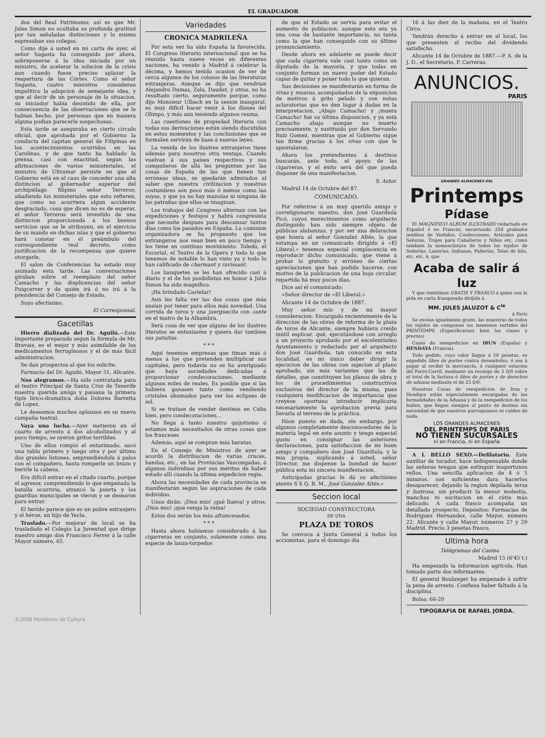EL GRADUADOR
dos del Real Patrimonio; así es que Mr. Jules Simon no ocultaba su profunda gratitud por tan señaladas distinciones y lo mismo espresaban sus colegas.
Como dije á usted en mi carta de ayer, el señor Sagasta ha conseguido por ahora, sobreponerse á la idea iniciada por un ministro, de acelerar la solucion de la crisis aun cuando fuese preciso aplazar la reapertura de las Córtes. Como el señor Sagasta, cuatro ministros consideran impolítico la adopcion de semejante idea, y que al decir de un personaje de la situacion, su iniciador habia desistido de ella, por consecuencia de las observaciones que se le habian hecho, por personas que en manera alguna podian parecerle sospechosas.
Esta tarde se aseguraba en cierto círculo oficial, que aprobada por el Gobierno la conducta del capitan general de Filipinas en los acontecimientos ocurridos en las Carolinas, y de que tanto ha hablado la prensa, casi con exactitud, segun las afirmaciones de varios ministeriales, el ministro de Ultramar persiste en que el Gobierno está en el caso de conceder una alta distincion al gobernador superior del archipiélago filipino señor Terreros; añadiendo los ministeriales que esto refieren, que como no acurriera algun accidente desgraciado, cosa que dicen no es de esperar, el señor Terreros será investido de una distincion proporcionada á los buenos servicios que se le atribuyen, en el ejercicio de su mando en dichas islas y que el gobierno hará constar en el preámbulo del correspondiente real decreto, como justificacion de la recompensa que quiere otorgarle.
El salon de Conferencias ha estado muy animado esta tarde. Las conversaciones giraban sobre el reemplazo del señor Camacho y las displicencias del señor Puigcerver y de quién irá ó no irá á la presidencia del Consejo de Estado.
Suyo afectísimo,
El Corresponsal.
Gacetillas
Hierro dializado del Dr. Aguiló.—Este importante preparado segun la fórmula de Mr. Bravais, es el mejor y más asimilable de los medicamentos ferruginosos y el de más fácil administracion.
Se dan prospectos al que los solicite.
Farmacia del Dr. Aguiló, Mayor 51, Alicante.
Nos alegramos.—Ha sido contratada para el teatro Principal de Santa Cruz de Tenerife nuestra querida amiga y paisana la primera tiple lírico-dramática doña Dolores Barretta de Lopez.
Le deseamos muchos aplausos en su nueva campaña teatral.
Vaya una lucha.—Ayer metieron en el cuarto de arresto á dos alcoholizados y al poco tiempo, se oyeron gritos terribles.
Uno de ellos rompió el entarimado, sacó una tabla primero y luego otra y por último dos grandes listones, emprendiéndola á palos con el compañero, hasta romperle un brazo y herirle la cabeza.
Era difícil entrar en el citado cuarto, porque el agresor, comprendiendo lo que empezada la batalla ocurriria, atrancó la puerta y los guardias municipales se vieron y se desearon para entrar.
El herido parece que es un pobre estranjero y el héroe, un hijo de Yecla.
Traslado.—Por mejorar de local se ha trasladado el Colegio La Juventud que dirige nuestro amigo don Francisco Ferrer á la calle Mayor número, 65.
Variedades
CRONICA MADRILEÑA
Por esta vez ha sido España la favorecida. El Congreso literario internacional que se ha reunido hasta nueve veces en diferentes naciones, ha venido á Madrid á celebrar la décima, y hemos tenido ocasion de ver de cerca algunos de los colosos de las literaturas extranjeras. Aunque se dijo que vendrian Alejandro Dumas, Zola, Daudet, y otros, no ha resultado cierto, seguramente porque, como dijo Monsieur Ulbach en la sesion inaugural, es muy difícil hacer venir á los dioses del Olimpo, y más aún teniendo algunos reuma.
Las cuestiones de propiedad literaria con todas sus derivaciones están siendo discutidas en estos momentos y las conclusiones que se formulen servirán de base á nuevas leyes.
La venida de los ilustres extranjeros tiene además para nosotros otra ventaja. Cuando vuelvan á sus paises respectivos y sus compañeros de allá les pregunten por las cosas de España de las que tienen tan erróneas ideas, se quedarán admirados al saber que nuestra civilizacion y nuestras costumbres son poco más ó ménos como las suyas, y que ya no hay manolas ni ninguna de las patrañas que ellos se imaginan.
Los trabajos del Congreso alternan con las expediciones y festejos y habrá congresista que necesite despues para descansar tantos dias como los pasados en España. La comision organizadora se ha propuesto que los extrangeros nos vean bien en poco tiempo y les tiene en contínuo movimiento. Toledo, el Escorial, el Teatro de la Opera y todo lo que tenemos de notable lo han visto ya y todo lo han calificado de charmant y ravissant.
Los banquetes se les han ofrecido casi á diario y el de los posibilistas en honor á Julio Simon ha sido magnífico.
¡Ha brindado Castelar!
Aun les falta ver las dos cosas que más ansían por tener para ellos más novedad. Una corrida de toros y una juerguecita con cante en el teatro de la Alhambra.
Será cosa de ver que alguno de los ilustres literatos se entusiasme y quiera dar tambien sus pataitas.
* * *
Aquí tenemos empresas que timan más ó menos á los que pretenden multiplicar sus capitales, pero todavía no se ha averiguado que haya sociedades dedicadas á proporcionar condecoraciones, mediante algunos miles de reales. Es posible que si las hubiera ganasen tanto como vendiendo cristales ahumados para ver los eclipses de sol.
Si se tratase de vender destinos en Cuba bien, pero condecoraciones...
No llega á tanto nuestro quijotismo ó estamos más necesitados de otras cosas que los franceses
Además, aquí se compran más baratas.
En el Consejo de Ministros de ayer se acordó la distribucion de varias cruces, bandas, etc., en las Provincias Vascongadas, á algunos individuos por sus méritos de haber estado allí cuando la última expedicion regia.
Ahora las necesidades de cada provincia se manifestarán segun las aspiraciones de cada individuo.
Unos dirán: ¡Dios mio! ¡qué llueva! y otros: ¡Dios mio! ¡que venga la reina!
Estos dos serán los más afrancesados.
* * *
Hasta ahora habiamos considerado á las cigarreras en conjunto, solamente como una especie de lanza-torpedos
de que el Estado se servia para evitar el aumento de poblacion; aunque esto era ya una cosa de bastante importancia, no tanta como la que han conseguido con su último pronunciamiento.
Desde ahora en adelante se puede decir que cada cigarrera vale casi tanto como un diputado de la mayoría, y que todas en conjunto forman un nuevo poder del Estado capaz de quitar y poner todo lo que quieran.
Sus decisiones se manifestarán en forma de vivas y mueras, acompañados de la exposicion de motivos á grito pelado y con notas aclaratorias que no den lugar á dudas en la interpretacion. ¡Abajo Camacho! y ¡muera Camacho! fué su última disposicion, y ya está Camacho abajo aunque no muerto precisamente, y sustituido por don Servando Ruiz Gomez, mientras que el Gobierno sigue tan firme gracias á los vivas con que le apuntalaron.
Ahora los pretendientes á destinos buscarán, ante todo, el apoyo de las cigarreras, y el éxito será del que pueda disponer de una manifestacion.
S. Astor.
Madrid 14 de Octubre del 87.
COMUNICADO.
Por referirse á un muy querido amigo y correligionario nuestro, don José Guardiola Picó, cuyos merecimientos como arquitecto distinguido han sido siempre objeto de públicas alabanzas, y por ser una delaracion que honra al señor Gonzalez Altés, la que estampa en un comunicado dirigido á «El Liberal,» tenemos especial complacencia en reproducir dicho comunicado, que viene á probar lo gratuito y erróneo de ciertas apreciaciones que han podido hacerse, con motivo de la publicacion de una hoja circular, repartida há muy pocos dias.
Dice así el comunicado:
«Señor director de «El Liberal.»
Alicante 14 de Octubre de 1887.
Muy señor mio y de mi mayor consideracion: Encargado recientemente de la direccion de las obras de reforma de la plaza de toros de Alicante, siempre hubiera creido inútil esplicar, qué, ejecutándose con arreglo á un proyecto aprobado por el excelentísimo Ayuntamiento y redactado por el arquitecto don José Guardiola, tan conocido en esta localidad, es mi único deber dirigir la ejecucion de las obras con sujecion al plano aprobado, sin más variantes que las de detalles, que constituyen los planos de obra y los de procedimientos constructivos exclusivos del director de la misma, pues cualquiera modificacion de importancia que creyese oportuno introducir implicaria necesariamente la aprobacion previa para llevarla al terreno de la práctica.
Háse puesto en duda, sin embargo, por algunos completamente desconocedores de la materia legal en este asunto y tengo especial gusto en consignar las anteriores declaraciones, para satisfaccion de mi buen amigo y compañero don José Guardiola, y la mia propia, suplicando á usted, señor Director, me dispense la bondad de hacer pública esta mi sincera manifestacion.
Anticipadas gracias le dá su afectísimo atento S S Q. B. M., José Gonzalez Altés.»
Seccion local
SOCIEDAD CONSTRUCTORA
DE UNA
PLAZA DE TOROS
Se convoca á Junta General á todos los accionistas, para el domingo dia
16 á las diez de la mañana, en el Teatro Circo.
Tendrán derecho á entrar en el local, los que presenten el recibo del dividendo satisfecho.
Alicante 14 de Octubre de 1887.—P. A. de la J. D., el Secretario, P. Carreras.
ANUNCIOS.
PARIS
GRANDES ALMACENES DEL
Printemps
Pídase
El MAGNIFICO ALBUM ILUSTRADO redactado en Español ó en Francés, encerrando 554 grabados inéditos de Vestidos, Confecciones, Artículos para Señoras, Trajes para Caballeros y Niños etc, como tambien la nomenclatura de todos los tejidos de Sederías, Lanerías, Indianas, Pañerías, Telas de hilo, etc, etc, á; que
Acaba de salir á luz
Y que remitimos GRATIS Y FRANCO á quien nos la pida en carta franqueada dirijida á
MM. JULES JALUZOT & C<sup>ie</sup>
á Paris
Se envian igualmente gratis, las muestras de todos los tejidos de componen los inmensos surtidos del PRINTEMPS (Especificarnos bien las clases y precios)
Casas de reexpedicion en IRUN (España) y HENDAYA (Francia).
Todo pedido, cuyo valor llegue á 50 pesetas, es expedido libre de portes contra desembolso, ó sea á pagar al recibir la mercancía, á cualquier estacion del Ferro-Carril, mediante un recargo de 5 0/0 sobre el total de la factura ó libre de portes y de derechos de aduana mediante el de 25 0/0.
Nuestras Casas de reexpedicion de Irun y Hendaya están especialmente encargadas de las formalidades de la Aduana y de la reexpedicion de los bultos, que llegan siempre al punto de destino sin necesidad de que nuestros parroquianos se cuiden de nada.
LOS GRANDES ALMACENES
DEL PRINTEMPS DE PARIS
NO TIENEN SUCURSALES
ni en Francia, ni en España
A L BELLO SEXO.—Defilatorio. Este auxiliar de tocador, hace indispensable donde las señoras tengan que estinguir inoportunos vellos. Una sencilla aplicacion de 4 ó 5 minutos, son suficientes dara hacerlos desaparecer, dejando la region depilada tersa y lustrosa, sin producir la menor molestia, manchas ni escitacion en el cútis más delicado. A cada frasco acompaña un detallado prospecto. Depósitos: Farmacias de Rodriguez Hernandez, calle Mayor, número 22, Alicante y calle Mayor, números 27 y 29 Madrid. Precio 3 pesetas frasco.
Ultima hora
Telégramas del Casino
Madrid 15 (6'45 t.)
Ha empezado la informacion agrícola. Han tomado parte dos informantes.
El general Boulanger ha empezado á sufrir la pena de arresto. Confiesa haber faltado á la disciplina.
Bolsa: 66-20
TIPOGRAFIA DE RAFAEL JORDA.
©2008 Ministerio de Cultura